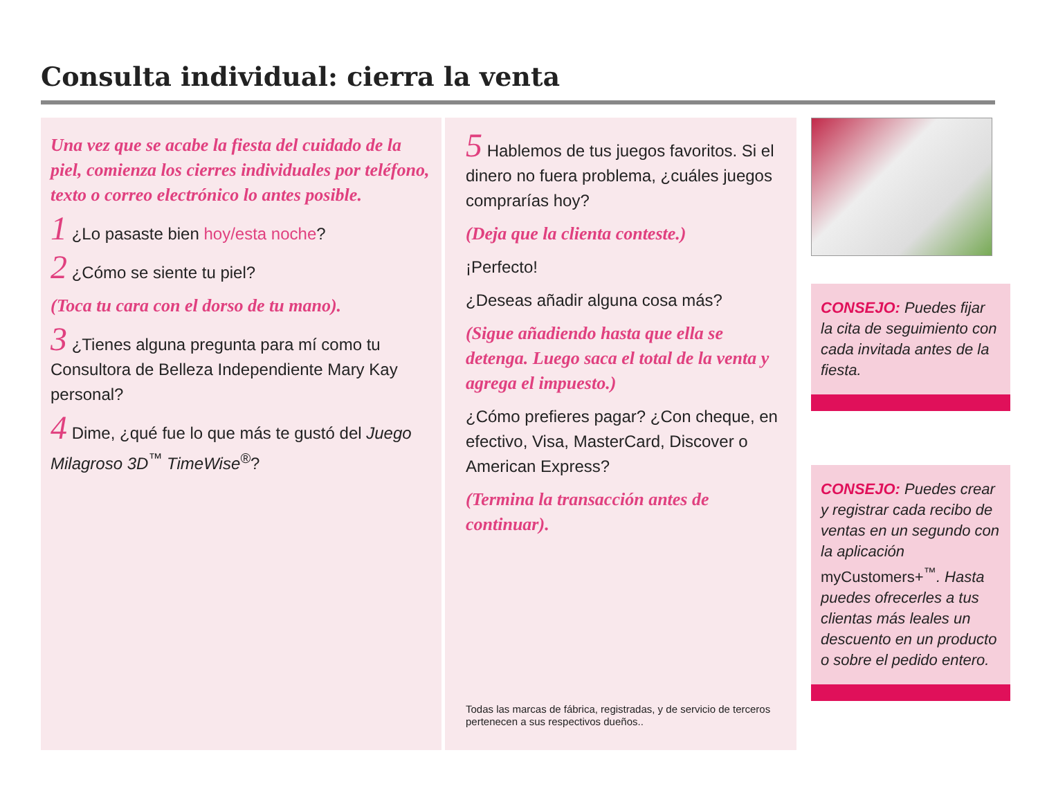Consulta individual: cierra la venta
Una vez que se acabe la fiesta del cuidado de la piel, comienza los cierres individuales por teléfono, texto o correo electrónico lo antes posible.
1 ¿Lo pasaste bien hoy/esta noche?
2 ¿Cómo se siente tu piel?
(Toca tu cara con el dorso de tu mano).
3 ¿Tienes alguna pregunta para mí como tu Consultora de Belleza Independiente Mary Kay personal?
4 Dime, ¿qué fue lo que más te gustó del Juego Milagroso 3D<sup>™</sup> TimeWise<sup>®</sup>?
5 Hablemos de tus juegos favoritos. Si el dinero no fuera problema, ¿cuáles juegos comprarías hoy?
(Deja que la clienta conteste.)
¡Perfecto!
¿Deseas añadir alguna cosa más?
(Sigue añadiendo hasta que ella se detenga. Luego saca el total de la venta y agrega el impuesto.)
¿Cómo prefieres pagar? ¿Con cheque, en efectivo, Visa, MasterCard, Discover o American Express?
(Termina la transacción antes de continuar).
Todas las marcas de fábrica, registradas, y de servicio de terceros pertenecen a sus respectivos dueños..
CONSEJO: Puedes fijar la cita de seguimiento con cada invitada antes de la fiesta.
CONSEJO: Puedes crear y registrar cada recibo de ventas en un segundo con la aplicación myCustomers+<sup>™</sup>. Hasta puedes ofrecerles a tus clientas más leales un descuento en un producto o sobre el pedido entero.